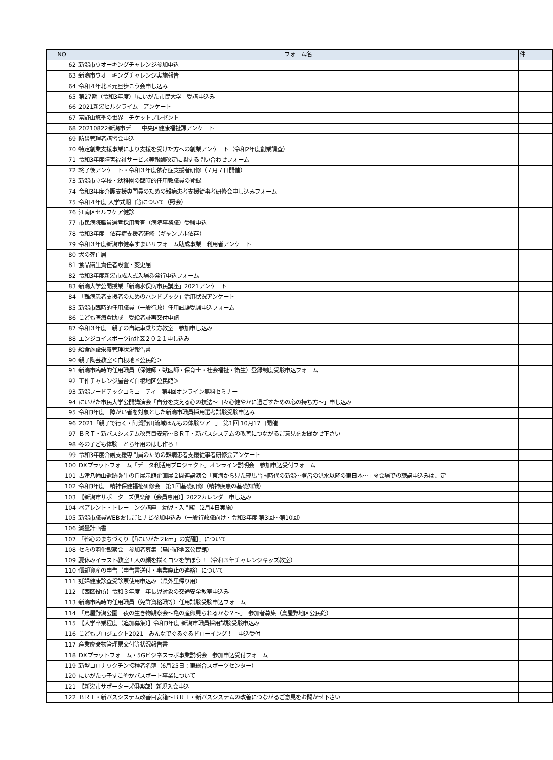| NO | フォーム名 | 件 |
| --- | --- | --- |
| 62 | 新潟市ウオーキングチャレンジ参加申込 | |
| 63 | 新潟市ウオーキングチャレンジ実施報告 | |
| 64 | 令和４年北区元旦歩こう会申し込み | |
| 65 | 第27期（令和3年度）「にいがた市民大学」受講申込み | |
| 66 | 2021新潟ヒルクライム アンケート | |
| 67 | 富野由悠季の世界 チケットプレゼント | |
| 68 | 20210822新潟市デー 中央区健康福祉課アンケート | |
| 69 | 防災管理者講習会申込 | |
| 70 | 特定創業支援事業により支援を受けた方への創業アンケート（令和2年度創業調査） | |
| 71 | 令和3年度障害福祉サービス等報酬改定に関する問い合わせフォーム | |
| 72 | 終了後アンケート・令和３年度依存症支援者研修（７月７日開催） | |
| 73 | 新潟市立学校・幼稚園の臨時的任用教職員の登録 | |
| 74 | 令和3年度介護支援専門員のための難病患者支援従事者研修会申し込みフォーム | |
| 75 | 令和４年度 入学式期日等について（照会） | |
| 76 | 江南区セルフケア健診 | |
| 77 | 市民病院職員選考採用考査（病院事務職）受験申込 | |
| 78 | 令和3年度 依存症支援者研修（ギャンブル依存） | |
| 79 | 令和３年度新潟市健幸すまいリフォーム助成事業 利用者アンケート | |
| 80 | 犬の死亡届 | |
| 81 | 食品衛生責任者設置・変更届 | |
| 82 | 令和3年度新潟市成人式入場券発行申込フォーム | |
| 83 | 新潟大学公開授業「新潟水俣病市民講座」2021アンケート | |
| 84 | 「難病患者支援者のためのハンドブック」活用状況アンケート | |
| 85 | 新潟市臨時的任用職員（一般行政）任用試験受験申込フォーム | |
| 86 | こども医療費助成 受給者証再交付申請 | |
| 87 | 令和３年度 親子の自転車乗り方教室 参加申し込み | |
| 88 | エンジョイスポーツin北区２０２１申し込み | |
| 89 | 給食施設栄養管理状況報告書 | |
| 90 | 親子陶芸教室＜白根地区公民館＞ | |
| 91 | 新潟市臨時的任用職員（保健師・獣医師・保育士・社会福祉・衛生）登録制度受験申込フォーム | |
| 92 | 工作チャレンジ屋台＜白根地区公民館＞ | |
| 93 | 新潟フードテックコミュニティ 第4回オンライン無料セミナー | |
| 94 | にいがた市民大学公開講演会「自分を支える心の技法～日々心健やかに過ごすための心の持ち方～」申し込み | |
| 95 | 令和3年度 障がい者を対象とした新潟市職員採用選考試験受験申込み | |
| 96 | 2021「親子で行く・阿賀野川流域ほんもの体験ツアー」 第1回 10月17日開催 | |
| 97 | ＢＲＴ・新バスシステム改善目安箱～ＢＲＴ・新バスシステムの改善につながるご意見をお聞かせ下さい | |
| 98 | 冬の子ども体験 とら年用のはし作ろ！ | |
| 99 | 令和3年度介護支援専門員のための難病患者支援従事者研修会アンケート | |
| 100 | DXプラットフォーム「データ利活用プロジェクト」オンライン説明会 参加申込受付フォーム | |
| 101 | 古津八幡山遺跡弥生の丘展示館企画展２関連講演会「東海から見た邪馬台国時代の新潟～登呂の洪水以降の東日本～」※会場での聴講申込みは、定 | |
| 102 | 令和3年度 精神保健福祉研修会 第1回基礎研修（精神疾患の基礎知識） | |
| 103 | 【新潟市サポーターズ倶楽部（会員専用）】2022カレンダー申し込み | |
| 104 | ペアレント・トレーニング講座 幼児・入門編（2月4日実施） | |
| 105 | 新潟市職員WEBおしごとナビ参加申込み（一般行政職向け・令和3年度 第3回～第10回） | |
| 106 | 減量計画書 | |
| 107 | 『都心のまちづくり【「にいがた２km」の覚醒】』について | |
| 108 | セミの羽化観察会 参加者募集（鳥屋野地区公民館） | |
| 109 | 夏休みイラスト教室！人の顔を描くコツを学ぼう！（令和３年チャレンジキッズ教室） | |
| 110 | 償却資産の申告（申告書送付・事業廃止の連絡）について | |
| 111 | 妊婦健康診査受診票使用申込み（県外里帰り用） | |
| 112 | 【西区役所】令和３年度 年長児対象の交通安全教室申込み | |
| 113 | 新潟市臨時的任用職員（免許資格職等）任用試験受験申込フォーム | |
| 114 | 「鳥屋野潟公園 夜の生き物観察会～亀の産卵見られるかな？～」 参加者募集（鳥屋野地区公民館） | |
| 115 | 【大学卒業程度（追加募集）】令和3年度 新潟市職員採用試験受験申込み | |
| 116 | こどもプロジェクト2021 みんなでぐるぐるドローイング！ 申込受付 | |
| 117 | 産業廃棄物管理票交付等状況報告書 | |
| 118 | DXプラットフォーム・5Gビジネスラボ事業説明会 参加申込受付フォーム | |
| 119 | 新型コロナワクチン接種者名簿（6月25日：東総合スポーツセンター） | |
| 120 | にいがたっ子すこやかパスポート事業について | |
| 121 | 【新潟市サポーターズ倶楽部】新規入会申込 | |
| 122 | ＢＲＴ・新バスシステム改善目安箱～ＢＲＴ・新バスシステムの改善につながるご意見をお聞かせ下さい | |